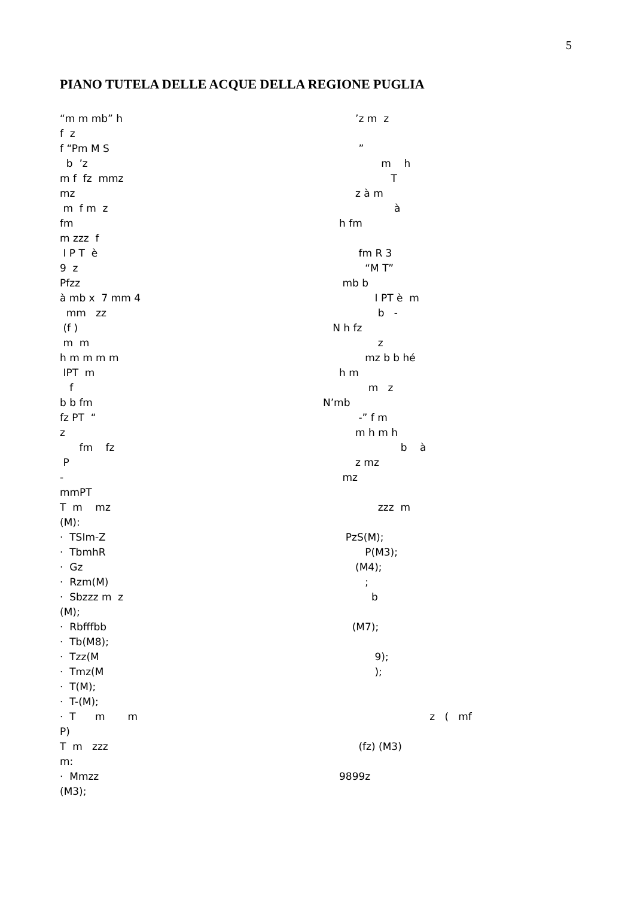5
PIANO TUTELA DELLE ACQUE DELLA REGIONE PUGLIA
“m m mb” h ’z m z
f z
f “Pm M S ”
b ’z m h
m f fz mmz T
mz z à m
m f m z à
fm h fm
m zzz f
I P T è fm R 3
9 z “M T”
Pfzz mb b
à mb x 7 mm 4 I PT è m
mm zz b -
(f ) N h fz
m m z
h m m m m mz b b hé
IPT m h m
f m z
b b fm N’mb
fz PT “ -” f m
z m h m h
fm fz b à
P z mz
- mz
mmPT
T m mz zzz m
(M):
· TSIm-Z PzS(M);
· TbmhR P(M3);
· Gz (M4);
· Rzm(M) ;
· Sbzzz m z b
(M);
· Rbfffbb (M7);
· Tb(M8);
· Tzz(M 9);
· Tmz(M );
· T(M);
· T-(M);
· T m m z ( mf
P)
T m zzz (fz) (M3)
m:
· Mmzz 9899z
(M3);